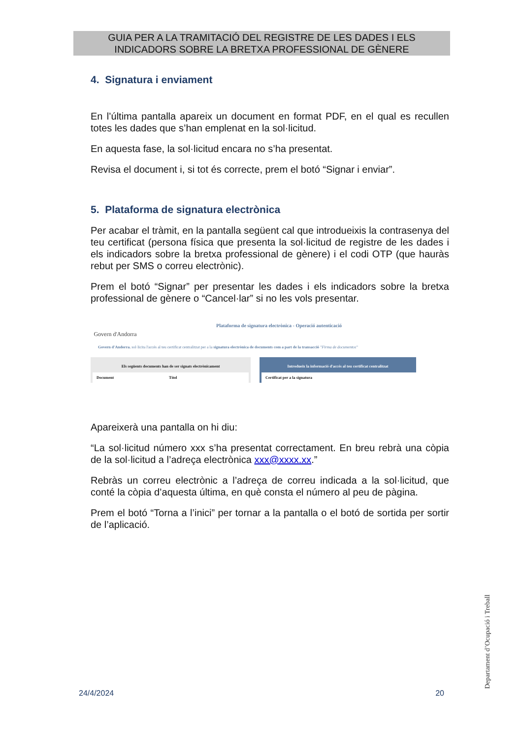GUIA PER A LA TRAMITACIÓ DEL REGISTRE DE LES DADES I ELS
INDICADORS SOBRE LA BRETXA PROFESSIONAL DE GÈNERE
4. Signatura i enviament
En l’última pantalla apareix un document en format PDF, en el qual es recullen totes les dades que s’han emplenat en la sol·licitud.
En aquesta fase, la sol·licitud encara no s’ha presentat.
Revisa el document i, si tot és correcte, prem el botó “Signar i enviar”.
5. Plataforma de signatura electrònica
Per acabar el tràmit, en la pantalla següent cal que introdueixis la contrasenya del teu certificat (persona física que presenta la sol·licitud de registre de les dades i els indicadors sobre la bretxa professional de gènere) i el codi OTP (que hauràs rebut per SMS o correu electrònic).
Prem el botó “Signar” per presentar les dades i els indicadors sobre la bretxa professional de gènere o “Cancel·lar” si no les vols presentar.
Govern d'Andorra
Plataforma de signatura electrònica - Operació autenticació
Govern d'Andorra. sol·licita l'accés al teu certificat centralitzat per a la signatura electrònica de documents com a part de la transacció "Firma de documentos"
Els següents documents han de ser signats electrònicament
Document Títol
Introdueix la informació d'accés al teu certificat centralitzat
Certificat per a la signatura
Apareixerà una pantalla on hi diu:
“La sol·licitud número xxx s’ha presentat correctament. En breu rebrà una còpia de la sol·licitud a l’adreça electrònica xxx@xxxx.xx.”
Rebràs un correu electrònic a l’adreça de correu indicada a la sol·licitud, que conté la còpia d’aquesta última, en què consta el número al peu de pàgina.
Prem el botó “Torna a l’inici” per tornar a la pantalla o el botó de sortida per sortir de l’aplicació.
Departament d’Ocupació i Treball
24/4/2024 20